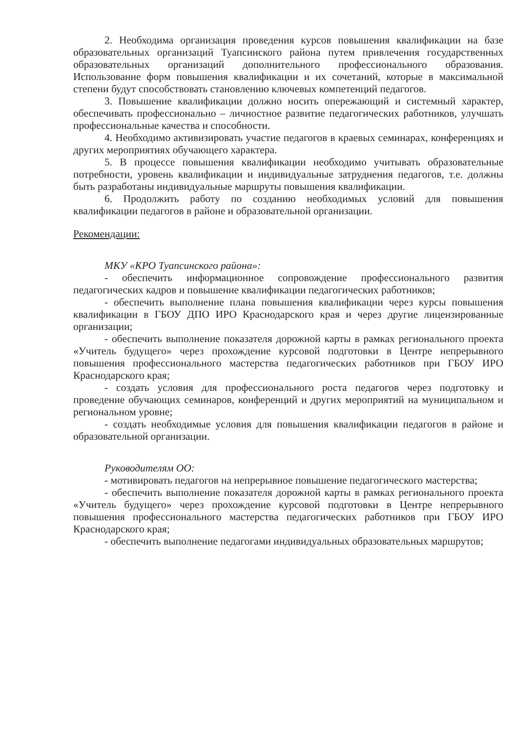2. Необходима организация проведения курсов повышения квалификации на базе образовательных организаций Туапсинского района путем привлечения государственных образовательных организаций дополнительного профессионального образования. Использование форм повышения квалификации и их сочетаний, которые в максимальной степени будут способствовать становлению ключевых компетенций педагогов.
3. Повышение квалификации должно носить опережающий и системный характер, обеспечивать профессионально – личностное развитие педагогических работников, улучшать профессиональные качества и способности.
4. Необходимо активизировать участие педагогов в краевых семинарах, конференциях и других мероприятиях обучающего характера.
5. В процессе повышения квалификации необходимо учитывать образовательные потребности, уровень квалификации и индивидуальные затруднения педагогов, т.е. должны быть разработаны индивидуальные маршруты повышения квалификации.
6. Продолжить работу по созданию необходимых условий для повышения квалификации педагогов в районе и образовательной организации.
Рекомендации:
МКУ «КРО Туапсинского района»:
- обеспечить информационное сопровождение профессионального развития педагогических кадров и повышение квалификации педагогических работников;
- обеспечить выполнение плана повышения квалификации через курсы повышения квалификации в ГБОУ ДПО ИРО Краснодарского края и через другие лицензированные организации;
- обеспечить выполнение показателя дорожной карты в рамках регионального проекта «Учитель будущего» через прохождение курсовой подготовки в Центре непрерывного повышения профессионального мастерства педагогических работников при ГБОУ ИРО Краснодарского края;
- создать условия для профессионального роста педагогов через подготовку и проведение обучающих семинаров, конференций и других мероприятий на муниципальном и региональном уровне;
- создать необходимые условия для повышения квалификации педагогов в районе и образовательной организации.
Руководителям ОО:
- мотивировать педагогов на непрерывное повышение педагогического мастерства;
- обеспечить выполнение показателя дорожной карты в рамках регионального проекта «Учитель будущего» через прохождение курсовой подготовки в Центре непрерывного повышения профессионального мастерства педагогических работников при ГБОУ ИРО Краснодарского края;
- обеспечить выполнение педагогами индивидуальных образовательных маршрутов;